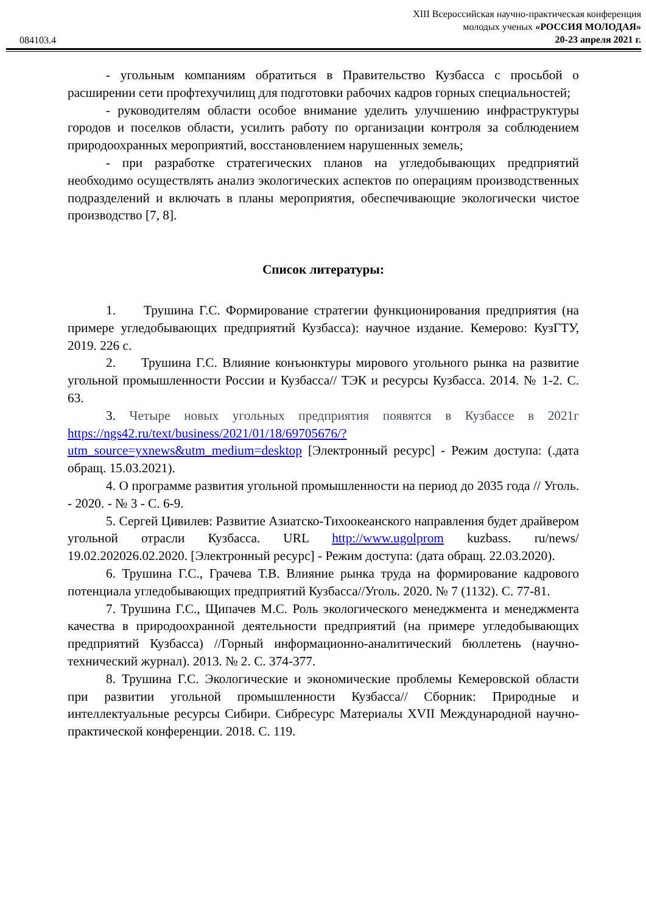084103.4
XIII Всероссийская научно-практическая конференция
молодых ученых «РОССИЯ МОЛОДАЯ»
20-23 апреля 2021 г.
- угольным компаниям обратиться в Правительство Кузбасса с просьбой о расширении сети профтехучилищ для подготовки рабочих кадров горных специальностей;
- руководителям области особое внимание уделить улучшению инфраструктуры городов и поселков области, усилить работу по организации контроля за соблюдением природоохранных мероприятий, восстановлением нарушенных земель;
- при разработке стратегических планов на угледобывающих предприятий необходимо осуществлять анализ экологических аспектов по операциям производственных подразделений и включать в планы мероприятия, обеспечивающие экологически чистое производство [7, 8].
Список литературы:
1. Трушина Г.С. Формирование стратегии функционирования предприятия (на примере угледобывающих предприятий Кузбасса): научное издание. Кемерово: КузГТУ, 2019. 226 с.
2. Трушина Г.С. Влияние конъюнктуры мирового угольного рынка на развитие угольной промышленности России и Кузбасса// ТЭК и ресурсы Кузбасса. 2014. № 1-2. С. 63.
3. Четыре новых угольных предприятия появятся в Кузбассе в 2021г https://ngs42.ru/text/business/2021/01/18/69705676/?utm_source=yxnews&utm_medium=desktop [Электронный ресурс] - Режим доступа: (.дата обращ. 15.03.2021).
4. О программе развития угольной промышленности на период до 2035 года // Уголь. - 2020. - № 3 - С. 6-9.
5. Сергей Цивилев: Развитие Азиатско-Тихоокеанского направления будет драйвером угольной отрасли Кузбасса. URL http://www.ugolprom kuzbass. ru/news/ 19.02.202026.02.2020. [Электронный ресурс] - Режим доступа: (дата обращ. 22.03.2020).
6. Трушина Г.С., Грачева Т.В. Влияние рынка труда на формирование кадрового потенциала угледобывающих предприятий Кузбасса//Уголь. 2020. № 7 (1132). С. 77-81.
7. Трушина Г.С., Щипачев М.С. Роль экологического менеджмента и менеджмента качества в природоохранной деятельности предприятий (на примере угледобывающих предприятий Кузбасса) //Горный информационно-аналитический бюллетень (научно-технический журнал). 2013. № 2. С. 374-377.
8. Трушина Г.С. Экологические и экономические проблемы Кемеровской области при развитии угольной промышленности Кузбасса// Сборник: Природные и интеллектуальные ресурсы Сибири. Сибресурс Материалы XVII Международной научно-практической конференции. 2018. С. 119.